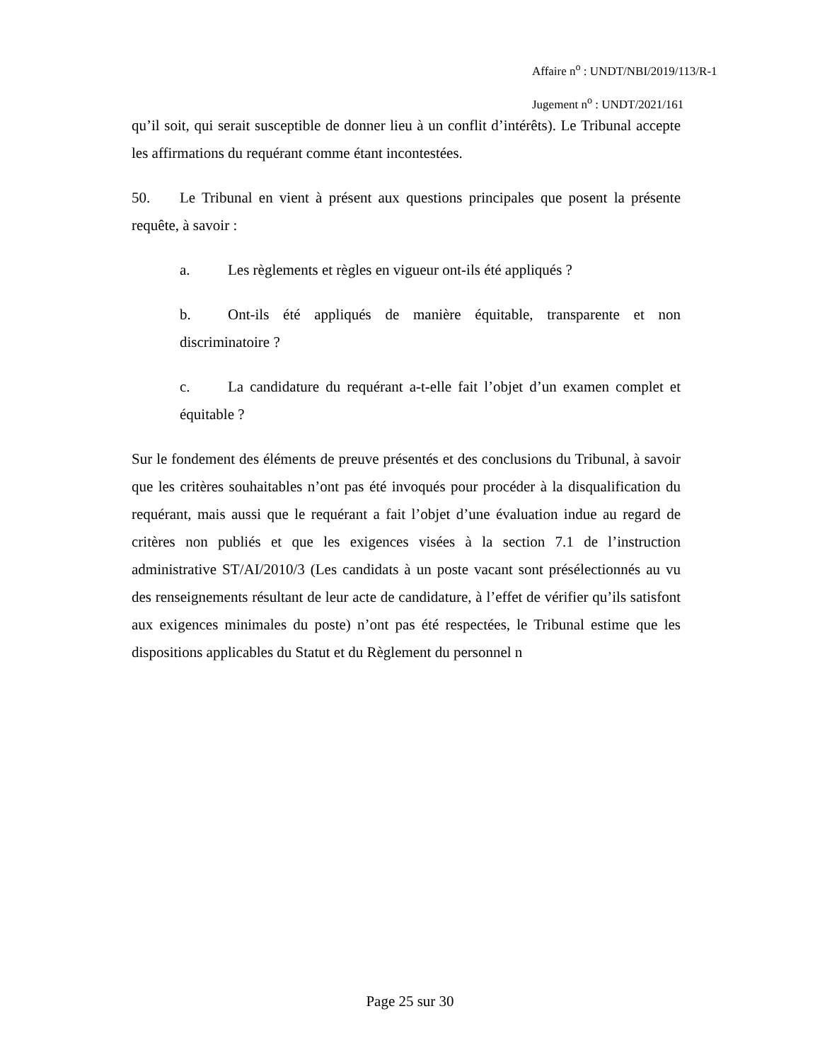Affaire n<sup>o</sup> : UNDT/NBI/2019/113/R-1
Jugement n<sup>o</sup> : UNDT/2021/161
qu’il soit, qui serait susceptible de donner lieu à un conflit d’intérêts). Le Tribunal accepte les affirmations du requérant comme étant incontestées.
50. Le Tribunal en vient à présent aux questions principales que posent la présente requête, à savoir :
a. Les règlements et règles en vigueur ont-ils été appliqués ?
b. Ont-ils été appliqués de manière équitable, transparente et non discriminatoire ?
c. La candidature du requérant a-t-elle fait l’objet d’un examen complet et équitable ?
Sur le fondement des éléments de preuve présentés et des conclusions du Tribunal, à savoir que les critères souhaitables n’ont pas été invoqués pour procéder à la disqualification du requérant, mais aussi que le requérant a fait l’objet d’une évaluation indue au regard de critères non publiés et que les exigences visées à la section 7.1 de l’instruction administrative ST/AI/2010/3 (Les candidats à un poste vacant sont présélectionnés au vu des renseignements résultant de leur acte de candidature, à l’effet de vérifier qu’ils satisfont aux exigences minimales du poste) n’ont pas été respectées, le Tribunal estime que les dispositions applicables du Statut et du Règlement du personnel n
Page 25 sur 30